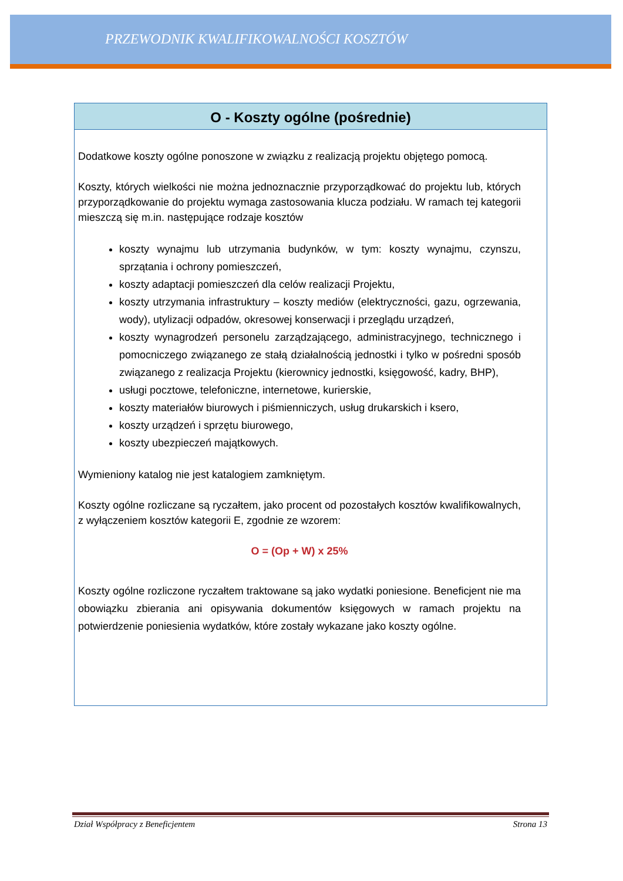PRZEWODNIK KWALIFIKOWALNOŚCI KOSZTÓW
O - Koszty ogólne (pośrednie)
Dodatkowe koszty ogólne ponoszone w związku z realizacją projektu objętego pomocą.
Koszty, których wielkości nie można jednoznacznie przyporządkować do projektu lub, których przyporządkowanie do projektu wymaga zastosowania klucza podziału. W ramach tej kategorii mieszczą się m.in. następujące rodzaje kosztów
koszty wynajmu lub utrzymania budynków, w tym: koszty wynajmu, czynszu, sprzątania i ochrony pomieszczeń,
koszty adaptacji pomieszczeń dla celów realizacji Projektu,
koszty utrzymania infrastruktury – koszty mediów (elektryczności, gazu, ogrzewania, wody), utylizacji odpadów, okresowej konserwacji i przeglądu urządzeń,
koszty wynagrodzeń personelu zarządzającego, administracyjnego, technicznego i pomocniczego związanego ze stałą działalnością jednostki i tylko w pośredni sposób związanego z realizacja Projektu (kierownicy jednostki, księgowość, kadry, BHP),
usługi pocztowe, telefoniczne, internetowe, kurierskie,
koszty materiałów biurowych i piśmienniczych, usług drukarskich i ksero,
koszty urządzeń i sprzętu biurowego,
koszty ubezpieczeń majątkowych.
Wymieniony katalog nie jest katalogiem zamkniętym.
Koszty ogólne rozliczane są ryczałtem, jako procent od pozostałych kosztów kwalifikowalnych, z wyłączeniem kosztów kategorii E, zgodnie ze wzorem:
O = (Op + W) x 25%
Koszty ogólne rozliczone ryczałtem traktowane są jako wydatki poniesione. Beneficjent nie ma obowiązku zbierania ani opisywania dokumentów księgowych w ramach projektu na potwierdzenie poniesienia wydatków, które zostały wykazane jako koszty ogólne.
Dział Współpracy z Beneficjentem Strona 13